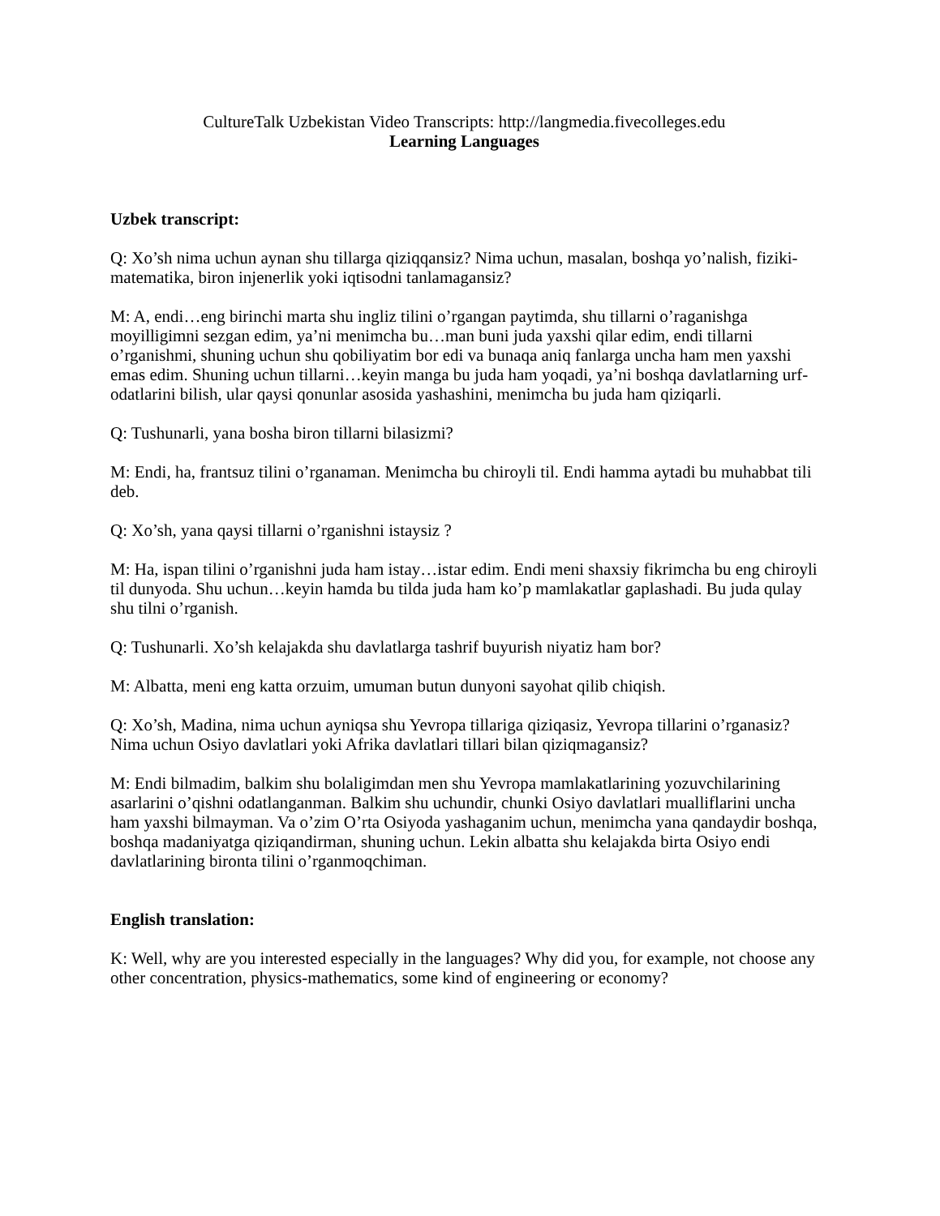CultureTalk Uzbekistan Video Transcripts: http://langmedia.fivecolleges.edu
Learning Languages
Uzbek transcript:
Q: Xo’sh nima uchun aynan shu tillarga qiziqqansiz? Nima uchun, masalan, boshqa yo’nalish, fiziki-matematika, biron injenerlik yoki iqtisodni tanlamagansiz?
M: A, endi…eng birinchi marta shu ingliz tilini o’rgangan paytimda, shu tillarni o’raganishga moyilligimni sezgan edim, ya’ni menimcha bu…man buni juda yaxshi qilar edim, endi tillarni o’rganishmi, shuning uchun shu qobiliyatim bor edi va bunaqa aniq fanlarga uncha ham men yaxshi emas edim. Shuning uchun tillarni…keyin manga bu juda ham yoqadi, ya’ni boshqa davlatlarning urf-odatlarini bilish, ular qaysi qonunlar asosida yashashini, menimcha bu juda ham qiziqarli.
Q: Tushunarli, yana bosha biron tillarni bilasizmi?
M: Endi, ha, frantsuz tilini o’rganaman. Menimcha bu chiroyli til. Endi hamma aytadi bu muhabbat tili deb.
Q: Xo’sh, yana qaysi tillarni o’rganishni istaysiz ?
M: Ha, ispan tilini o’rganishni juda ham istay…istar edim. Endi meni shaxsiy fikrimcha bu eng chiroyli til dunyoda. Shu uchun…keyin hamda bu tilda juda ham ko’p mamlakatlar gaplashadi. Bu juda qulay shu tilni o’rganish.
Q: Tushunarli. Xo’sh kelajakda shu davlatlarga tashrif buyurish niyatiz ham bor?
M: Albatta, meni eng katta orzuim, umuman butun dunyoni sayohat qilib chiqish.
Q: Xo’sh, Madina, nima uchun ayniqsa shu Yevropa tillariga qiziqasiz, Yevropa tillarini o’rganasiz? Nima uchun Osiyo davlatlari yoki Afrika davlatlari tillari bilan qiziqmagansiz?
M: Endi bilmadim, balkim shu bolaligimdan men shu Yevropa mamlakatlarining yozuvchilarining asarlarini o’qishni odatlanganman. Balkim shu uchundir, chunki Osiyo davlatlari mualliflarini uncha ham yaxshi bilmayman. Va o’zim O’rta Osiyoda yashaganim uchun, menimcha yana qandaydir boshqa, boshqa madaniyatga qiziqandirman, shuning uchun. Lekin albatta shu kelajakda birta Osiyo endi davlatlarining bironta tilini o’rganmoqchiman.
English translation:
K: Well, why are you interested especially in the languages? Why did you, for example, not choose any other concentration, physics-mathematics, some kind of engineering or economy?